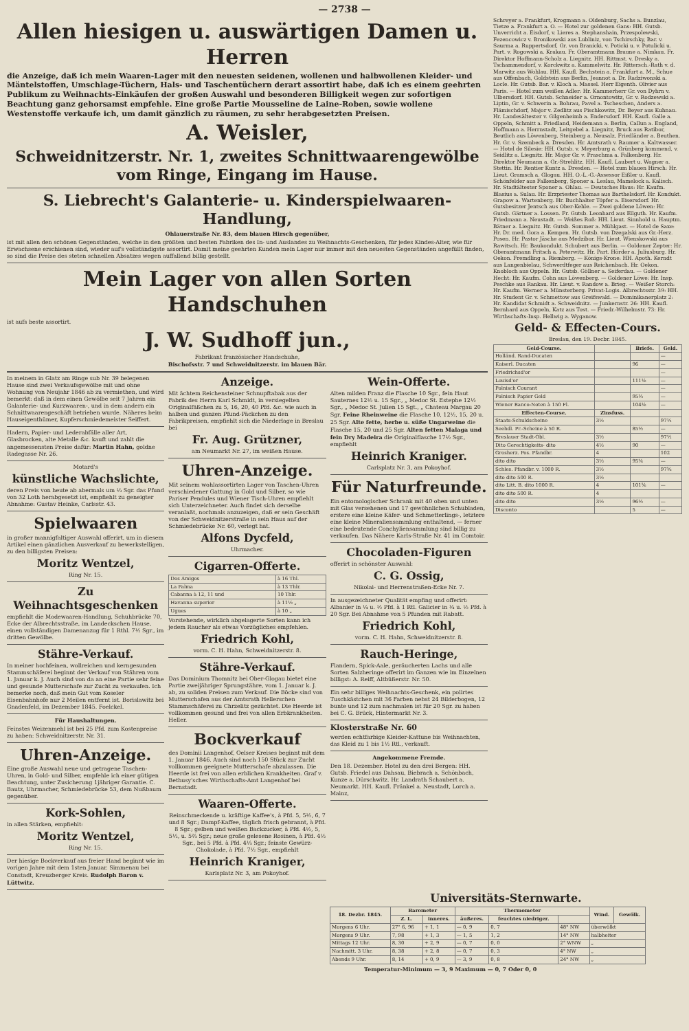— 2738 —
Allen hiesigen u. auswärtigen Damen u. Herren
die Anzeige, daß ich mein Waaren-Lager mit den neuesten seidenen, wollenen und halbwollenen Kleider- und Mäntelstoffen, Umschlage-Tüchern, Hals- und Taschentüchern derart assortirt habe, daß ich es einem geehrten Publikum zu Weihnachts-Einkäufen der großen Auswahl und besonderen Billigkeit wegen zur sofortigen Beachtung ganz gehorsamst empfehle. Eine große Partie Mousseline de Laine-Roben, sowie wollene Westenstoffe verkaufe ich, um damit gänzlich zu räumen, zu sehr herabgesetzten Preisen.
A. Weisler,
Schweidnitzerstr. Nr. 1, zweites Schnittwaarengewölbe vom Ringe, Eingang im Hause.
S. Liebrecht's Galanterie- u. Kinderspielwaaren-Handlung,
Ohlauerstraße Nr. 83, dem blauen Hirsch gegenüber,
ist mit allen den schönen Gegenständen, welche in den größten und besten Fabriken des In- und Auslandes zu Weihnachts-Geschenken, für jedes Kindes-Alter, wie für Erwachsene erschienen sind, wieder auf's vollständigste assortirt. Damit meine geehrten Kunden mein Lager nur immer mit den neuesten Gegenständen angefüllt finden, so sind die Preise des steten schnellen Absatzes wegen auffallend billig gestellt.
Mein Lager von allen Sorten Handschuhen
ist aufs beste assortirt.
J. W. Sudhoff jun.,
Fabrikant französischer Handschuhe,
Bischofsstr. 7 und Schweidnitzerstr. im blauen Bär.
In meinem in Glatz am Ringe sub Nr. 39 belegenen Hause sind zwei Verkaufsgewölbe mit und ohne Wohnung von Neujahr 1846 ab zu vermiethen, und wird bemerkt: daß in dem einen Gewölbe seit 7 Jahren ein Galanterie- und Kurzwaaren-, und in dem andern ein Schnittwaarengeschäft betrieben wurde. Näheres beim Hauseigenthümer, Kupferschmiedemeister Seiffert.
Hadern, Papier- und Lederabfälle aller Art, Glasbrocken, alte Metalle &c. kauft und zahlt die angemessensten Preise dafür: Martin Hahn, goldne Radegasse Nr. 26.
Motard's
künstliche Wachslichte,
deren Preis von heute ab abermals um ⅓ Sgr. das Pfund von 32 Loth herabgesetzt ist, empfiehlt zu geneigter Abnahme: Gustav Heinke, Carlsstr. 43.
Spielwaaren
in großer mannigfaltiger Auswahl offerirt, um in diesem Artikel einen gänzlichen Ausverkauf zu bewerkstelligen, zu den billigsten Preisen:
Moritz Wentzel,
Ring Nr. 15.
Zu Weihnachtsgeschenken
empfiehlt die Modewaaren-Handlung, Schuhbrücke 70, Ecke der Albrechtsstraße, im Landeckschen Hause, einen vollständigen Damenanzug für 1 Rthl. 7½ Sgr., im dritten Gewölbe.
Stähre-Verkauf.
In meiner hochfeinen, wollreichen und kerngesunden Stammschäferei beginnt der Verkauf von Stähren vom 1. Januar k. J. Auch sind von da an eine Partie sehr feine und gesunde Mutterschafe zur Zucht zu verkaufen. Ich bemerke noch, daß mein Gut vom Koseler Eisenbahnhofe nur 2 Meilen entfernt ist. Borislawitz bei Gnadenfeld, im Dezember 1845. Foelckel.
Für Haushaltungen.
Feinstes Weizenmehl ist bei 25 Pfd. zum Kostenpreise zu haben: Schweidnitzerstr. Nr. 31.
Uhren-Anzeige.
Eine große Auswahl neue und getragene Taschen-Uhren, in Gold- und Silber, empfehle ich einer gütigen Beachtung, unter Zusicherung 1jähriger Garantie. C. Bautz, Uhrmacher, Schmiedebrücke 53, dem Nußbaum gegenüber.
Kork-Sohlen,
in allen Stärken, empfiehlt:
Moritz Wentzel,
Ring Nr. 15.
Der hiesige Bockverkauf aus freier Hand beginnt wie im vorigen Jahre mit dem 1sten Januar. Simmenau bei Constadt, Kreuzberger Kreis. Rudolph Baron v. Lüttwitz.
Anzeige.
Mit ächtem Reichensteiner Schnupftabak aus der Fabrik des Herrn Karl Schmidt, in versiegelten Originalfäßchen zu 5, 16, 20, 40 Pfd. &c. wie auch in halben und ganzen Pfund-Päckchen zu den Fabrikpreisen, empfiehlt sich die Niederlage in Breslau bei
Fr. Aug. Grützner,
am Neumarkt Nr. 27, im weißen Hause.
Uhren-Anzeige.
Mit seinem wohlassortirten Lager von Taschen-Uhren verschiedener Gattung in Gold und Silber, so wie Pariser Pendules und Wiener Tisch-Uhren empfiehlt sich Unterzeichneter. Auch findet sich derselbe veranlaßt, nochmals anzuzeigen, daß er sein Geschäft von der Schweidnitzerstraße in sein Haus auf der Schmiedebrücke Nr. 60, verlegt hat.
Alfons Dycfeld,
Uhrmacher.
Cigarren-Offerte.
| Dos Amigos | à 16 Thl. |
| La Palma | à 13 Thlr. |
| Cabanna à 12, 11 und | 10 Thlr. |
| Havanna superior | à 11½ „ |
| Ugues | à 10 „ |
Vorstehende, wirklich abgelagerte Sorten kann ich jedem Raucher als etwas Vorzügliches empfehlen.
Friedrich Kohl,
vorm. C. H. Hahn, Schweidnitzerstr. 8.
Stähre-Verkauf.
Das Dominium Thomnitz bei Ober-Glogau bietet eine Partie zweijähriger Sprungstähre, vom 1. Januar k. J. ab, zu soliden Preisen zum Verkauf. Die Böcke sind von Mutterschafen aus der Amtsrath Hellerschen Stammschäferei zu Chrzelitz gezüchtet. Die Heerde ist vollkommen gesund und frei von allen Erbkrankheiten. Heller.
Bockverkauf
des Dominii Langenhof, Oelser Kreises beginnt mit dem 1. Januar 1846. Auch sind noch 150 Stück zur Zucht vollkommen geeignete Mutterschafe abzulassen. Die Heerde ist frei von allen erblichen Krankheiten. Graf v. Bethusy'sches Wirthschafts-Amt Langenhof bei Bernstadt.
Waaren-Offerte.
Reinschmeckende u. kräftige Kaffee's, à Pfd. 5, 5½, 6, 7 und 8 Sgr.; Dampf-Kaffee, täglich frisch gebrannt, à Pfd. 8 Sgr.; gelben und weißen Backzucker, à Pfd. 4½, 5, 5½, u. 5⅔ Sgr.; neue große gelesene Rosinen, à Pfd. 4½ Sgr., bei 5 Pfd. à Pfd. 4⅓ Sgr.; feinste Gewürz-Chokolade, à Pfd. 7½ Sgr., empfiehlt
Heinrich Kraniger,
Karlsplatz Nr. 3, am Pokoyhof.
Wein-Offerte.
Alten milden Franz die Flasche 10 Sgr., fein Haut Sauternes 12½ u. 15 Sgr., „ Medoc St. Estephe 12½ Sgr., „ Medoc St. Julien 15 Sgt., „ Chateau Margau 20 Sgr. Feine Rheinweine die Flasche 10, 12½, 15, 20 u. 25 Sgr. Alte fette, herbe u. süße Ungarweine die Flasche 15, 20 und 25 Sgr. Alten fetten Malaga und fein Dry Madeira die Originalflasche 17½ Sgr., empfiehlt
Heinrich Kraniger.
Carlsplatz Nr. 3, am Pokoyhof.
Für Naturfreunde.
Ein entomologischer Schrank mit 40 oben und unten mit Glas versehenen und 17 gewöhnlichen Schubladen, erstere eine kleine Käfer- und Schmetterlings-, letztere eine kleine Mineraliensammlung enthaltend, — ferner eine bedeutende Conchyliensammlung sind billig zu verkaufen. Das Nähere Karls-Straße Nr. 41 im Comtoir.
Chocoladen-Figuren
offerirt in schönster Auswahl:
C. G. Ossig,
Nikolai- und Herrenstraßen-Ecke Nr. 7.
In ausgezeichneter Qualität empfing und offerirt: Albanier in ¼ u. ½ Pfd. à 1 Rtl. Galicier in ¼ u. ½ Pfd. à 20 Sgr. Bei Abnahme von 5 Pfunden mit Rabatt.
Friedrich Kohl,
vorm. C. H. Hahn, Schweidnitzerstr. 8.
Rauch-Heringe,
Flandern, Spick-Aale, geräucherten Lachs und alle Sorten Salzheringe offerirt im Ganzen wie im Einzelnen billigst: A. Reiff, Altbüßerstr. Nr. 50.
Ein sehr billiges Weihnachts-Geschenk, ein polirtes Tuschkästchen mit 36 Farben nebst 24 Bilderbogen, 12 bunte und 12 zum nachmalen ist für 20 Sgr. zu haben bei C. G. Brück, Hintermarkt Nr. 3.
Klosterstraße Nr. 60
werden echtfarbige Kleider-Kattune bis Weihnachten, das Kleid zu 1 bis 1½ Rtl., verkauft.
Angekommene Fremde.
Den 18. Dezember. Hotel zu den drei Bergen: HH. Gutsb. Friedel aus Dahsau, Biebrach a. Schönbach, Kunze a. Dürschwitz. Hr. Landrath Schaubert a. Neumarkt. HH. Kaufl. Fränkel a. Neustadt, Lorch a. Mainz,
Schreyer a. Frankfurt, Krogmann a. Oldenburg, Sachs a. Bunzlau, Tietze a. Frankfurt a. O. — Hotel zur goldenen Gans: HH. Gutsb. Unverricht a. Eisdorf, v. Lieres a. Stephanshain, Przespolewski, Fezencowicz v. Bronikowski aus Lubliniz, von Tschirschky, Bar. v. Saurma a. Ruppertsdorf, Gr. von Branicki, v. Poticki u. v. Potulicki u. Part. v. Rogowski a. Krakau. Fr. Oberamtmann Braune a. Nimkau. Fr. Direktor Hoffmann-Scholz a. Liegnitz. HH. Rittmst. v. Dresky a. Tschammendorf, v. Korckwitz a. Kammelwitz. Hr. Rittersch.-Rath v. d. Marwitz aus Wohlau. HH. Kaufl. Bechstein a. Frankfurt a. M., Schue aus Offenbach, Goldstein aus Berlin, Jeannot a. Dr. Radziwonski a. Locle. Hr. Gutsb. Bar. v. Kloch a. Massel. Herr Eigenth. Olivier aus Paris. — Hotel zum weißen Adler: Hr. Kammerherr Gr. von Dyhrn v. Ulbersdorf. HH. Gutsb. Schneider a. Ornontowitz, Gr. v. Rodzewski a. Liptin, Gr. v. Schwerin a. Bohrau, Pavel a. Tscheschen, Anders a. Flämischdorf, Major v. Zedlitz aus Pischkowitz, Dr. Beyer aus Kuhnau. Hr. Landesältester v. Gilgenheimb a. Endersdorf. HH. Kaufl. Galle a. Oppeln, Schmitt a. Friedland, Heidemann a. Berlin, Callun a. England, Hoffmann a. Herrnstadt, Leitgebel a. Liegnitz, Bruck aus Ratibor, Beutlich aus Löwenberg, Steinberg a. Neusalz, Friedländer a. Beuthen. Hr. Gr. v. Szembeck a. Dresden. Hr. Amtsrath v. Raumer a. Kaltwasser. — Hotel de Silesie: HH. Gutsb. v. Meyerburg a. Grünberg kommend, v. Seidlitz a. Liegnitz. Hr. Major Gr. v. Praschma a. Falkenberg. Hr. Direktor Neumann a. Gr.-Strehlitz. HH. Kaufl. Laubert u. Wagner a. Stettin. Hr. Rentier Kuntz a. Dresden. — Hotel zum blauen Hirsch: Hr. Lieut. Gramsch a. Glogau. HH. O.-L.-G.-Assessor Eißler u. Kaufl. Schönfelder aus Falkenberg, Sponer a. Leslau, Mamelock a. Kalisch. Hr. Stadtältester Sponer a. Ohlau. — Deutsches Haus: Hr. Kaufm. Blasius a. Sulau. Hr. Erzpriester Thomas aus Barthelsdorf. Hr. Kondukt. Grapow a. Wartenberg. Hr. Buchhalter Töpfer a. Eisersdorf. Hr. Gutsbesitzer Jentsch aus Ober-Kehle. — Zwei goldene Löwen: Hr. Gutsb. Gärtner a. Lossen. Fr. Gutsb. Leonhard aus Ellguth. Hr. Kaufm. Friedmann a. Neustadt. — Weißes Roß: HH. Lieut. Sinnhold u. Hauptm. Bätner a. Liegnitz. Hr. Gutsb. Sommer a. Mühlgast. — Hotel de Saxe: Hr. Dr. med. Gora a. Kempen. Hr. Gutsb. von Dzegalski aus Gr.-Herz. Posen. Hr. Pastor Jäsche aus Medzibor. Hr. Lieut. Wienskowski aus Rawitsch. Hr. Baukondukt. Schubert aus Berlin. — Goldener Zepter: Hr. Oberamtmann Fritsch a. Peterwitz. Hr. Part. Hörder a. Juliusburg. Hr. Oekon. Fremdling a. Riemberg. — Königs-Krone: HH. Apoth. Kerndt aus Langenbielau, Schwerdtfeger aus Reichenbach. Hr. Oekon. Knobloch aus Oppeln. Hr. Gutsb. Göllner a. Seiferdau. — Goldener Hecht: Hr. Kaufm. Cohn aus Löwenberg. — Goldener Löwe: Hr. Insp. Peschke aus Rankau. Hr. Lieut. v. Randow a. Brieg. — Weißer Storch: Hr. Kaufm. Werner a. Münsterberg. Privat-Logis. Albrechtsstr. 39: HH. Hr. Student Gr. v. Schmettow aus Greifswald. — Dominikanerplatz 2: Hr. Kandidat Schmidt a. Schweidnitz. — Junkernstr. 26: HH. Kaufl. Bernhard aus Oppeln, Katz aus Tost. — Friedr.-Wilhelmstr. 73: Hr. Wirthschafts-Insp. Hellwig a. Wyganow.
Geld- & Effecten-Cours.
Breslau, den 19. Decbr. 1845.
| Geld-Course. | | Briefe. | Geld. |
| --- | --- | --- | --- |
| Holländ. Rand-Ducaten | | | — |
| Kaiserl. Ducaten | | 96 | — |
| Friedrichsd'or | | | — |
| Louisd'or | | 111⅙ | — |
| Polnisch Courant | | | — |
| Polnisch Papier Geld | | 95⅓ | — |
| Wiener Banco-Noten à 150 Fl. | | 104⅙ | — |
| Effecten-Course. | Zinsfuss. | | |
| Staats-Schuldscheine | 3½ | | 97⅓ |
| Seehdl. Pr.-Scheine à 50 R. | | 85½ | — |
| Breslauer Stadt-Obl. | 3½ | | 97½ |
| Dito Gerechtigkeits- dito | 4½ | 90 | — |
| Grosherz. Pos. Pfandbr. | 4 | | 102 |
| dito dito | 3½ | 95⅙ | — |
| Schles. Pfandbr. v. 1000 R. | 3½ | | 97⅚ |
| dito dito 500 R. | 3½ | | |
| dito Litt. B. dito 1000 R. | 4 | 101⅚ | — |
| dito dito 500 R. | 4 | | |
| dito dito | 3½ | 96½ | — |
| Disconto | | 5 | — |
Universitäts-Sternwarte.
| 18. Dezbr. 1845. | Barometer | | Thermometer | | | Wind. | Gewölk. |
| --- | --- | --- | --- | --- | --- | --- | --- |
| | Z. L. | inneres. | äußeres. | feuchtes niedriger. | | | |
| Morgens 6 Uhr. | 27" 6, 96 | + 1, 1 | — 0, 9 | 0, 7 | 48° NW | überwölkt | |
| Morgens 9 Uhr. | 7, 98 | + 1, 3 | — 1, 5 | 1, 2 | 14° NW | halbheiter | |
| Mittags 12 Uhr. | 8, 30 | + 2, 9 | — 0, 7 | 0, 0 | 2° WNW | „ | |
| Nachmitt. 3 Uhr. | 8, 38 | + 2, 8 | — 0, 7 | 0, 3 | 4° NW | „ | |
| Abends 9 Uhr. | 8, 14 | + 0, 9 | — 3, 9 | 0, 8 | 24° NW | „ | |
Temperatur-Minimum — 3, 9 Maximum — 0, 7 Oder 0, 0